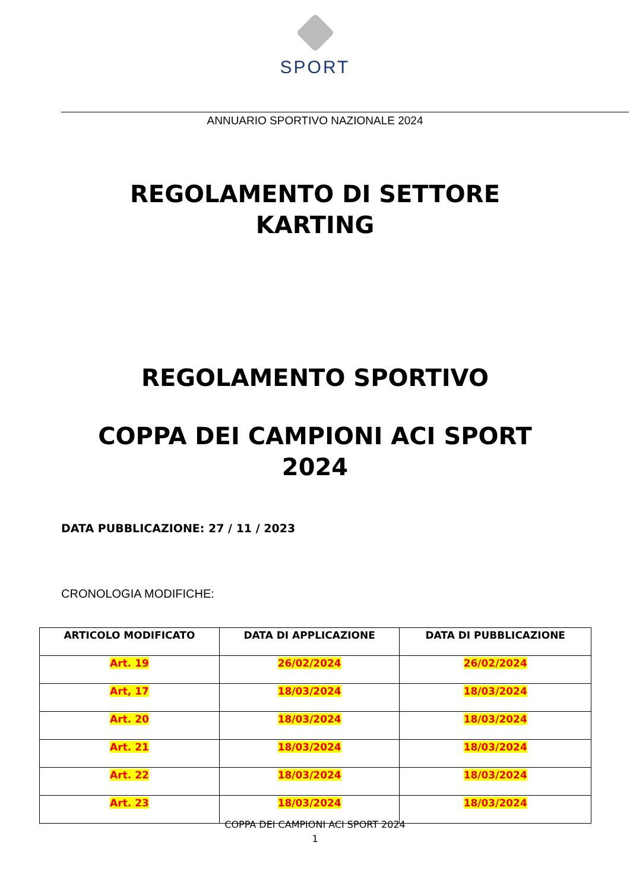SPORT
ANNUARIO SPORTIVO NAZIONALE 2024
REGOLAMENTO DI SETTORE
KARTING
REGOLAMENTO SPORTIVO
COPPA DEI CAMPIONI ACI SPORT
2024
DATA PUBBLICAZIONE: 27 / 11 / 2023
CRONOLOGIA MODIFICHE:
| ARTICOLO MODIFICATO | DATA DI APPLICAZIONE | DATA DI PUBBLICAZIONE |
| --- | --- | --- |
| Art. 19 | 26/02/2024 | 26/02/2024 |
| Art, 17 | 18/03/2024 | 18/03/2024 |
| Art. 20 | 18/03/2024 | 18/03/2024 |
| Art. 21 | 18/03/2024 | 18/03/2024 |
| Art. 22 | 18/03/2024 | 18/03/2024 |
| Art. 23 | 18/03/2024 | 18/03/2024 |
COPPA DEI CAMPIONI ACI SPORT 2024
1